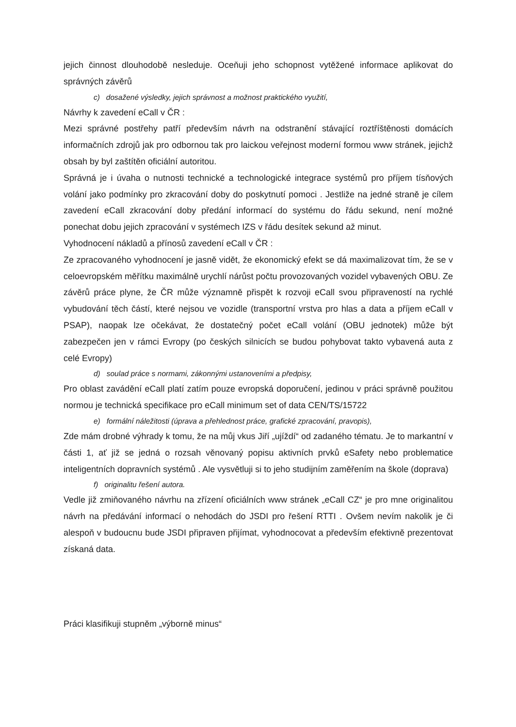jejich činnost dlouhodobě nesleduje. Oceňuji jeho schopnost vytěžené informace aplikovat do správných závěrů
c) dosažené výsledky, jejich správnost a možnost praktického využití,
Návrhy k zavedení eCall v ČR :
Mezi správné postřehy patří především návrh na odstranění stávající roztříštěnosti domácích informačních zdrojů jak pro odbornou tak pro laickou veřejnost moderní formou www stránek, jejichž obsah by byl zaštítěn oficiální autoritou.
Správná je i úvaha o nutnosti technické a technologické integrace systémů pro příjem tísňových volání jako podmínky pro zkracování doby do poskytnutí pomoci . Jestliže na jedné straně je cílem zavedení eCall zkracování doby předání informací do systému do řádu sekund, není možné ponechat dobu jejich zpracování v systémech IZS v řádu desítek sekund až minut.
Vyhodnocení nákladů a přínosů zavedení eCall v ČR :
Ze zpracovaného vyhodnocení je jasně vidět, že ekonomický efekt se dá maximalizovat tím, že se v celoevropském měřítku maximálně urychlí nárůst počtu provozovaných vozidel vybavených OBU. Ze závěrů práce plyne, že ČR může významně přispět k rozvoji eCall svou připraveností na rychlé vybudování těch částí, které nejsou ve vozidle (transportní vrstva pro hlas a data a příjem eCall v PSAP), naopak lze očekávat, že dostatečný počet eCall volání (OBU jednotek) může být zabezpečen jen v rámci Evropy (po českých silnicích se budou pohybovat takto vybavená auta z celé Evropy)
d) soulad práce s normami, zákonnými ustanoveními a předpisy,
Pro oblast zavádění eCall platí zatím pouze evropská doporučení, jedinou v práci správně použitou normou je technická specifikace pro eCall minimum set of data CEN/TS/15722
e) formální náležitosti (úprava a přehlednost práce, grafické zpracování, pravopis),
Zde mám drobné výhrady k tomu, že na můj vkus Jiří „ujíždí“ od zadaného tématu. Je to markantní v části 1, ať již se jedná o rozsah věnovaný popisu aktivních prvků eSafety nebo problematice inteligentních dopravních systémů . Ale vysvětluji si to jeho studijním zaměřením na škole (doprava)
f) originalitu řešení autora.
Vedle již zmiňovaného návrhu na zřízení oficiálních www stránek „eCall CZ“ je pro mne originalitou návrh na předávání informací o nehodách do JSDI pro řešení RTTI . Ovšem nevím nakolik je či alespoň v budoucnu bude JSDI připraven přijímat, vyhodnocovat a především efektivně prezentovat získaná data.
Práci klasifikuji stupněm „výborně minus“